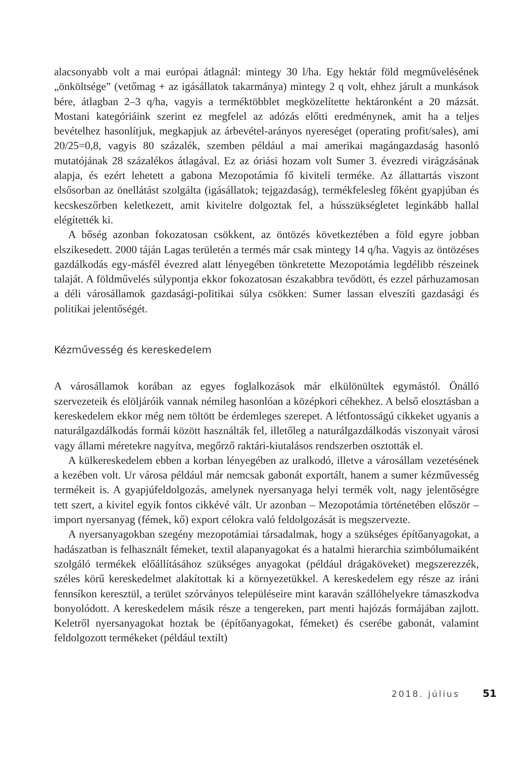alacsonyabb volt a mai európai átlagnál: mintegy 30 l/ha. Egy hektár föld megművelésének „önköltsége” (vetőmag + az igásállatok takarmánya) mintegy 2 q volt, ehhez járult a munkások bére, átlagban 2–3 q/ha, vagyis a terméktöbblet megközelítette hektáronként a 20 mázsát. Mostani kategóriáink szerint ez megfelel az adózás előtti eredménynek, amit ha a teljes bevételhez hasonlítjuk, megkapjuk az árbevétel-arányos nyereséget (operating profit/sales), ami 20/25=0,8, vagyis 80 százalék, szemben például a mai amerikai magángazdaság hasonló mutatójának 28 százalékos átlagával. Ez az óriási hozam volt Sumer 3. évezredi virágzásának alapja, és ezért lehetett a gabona Mezopotámia fő kiviteli terméke. Az állattartás viszont elsősorban az önellátást szolgálta (igásállatok; tejgazdaság), termékfelesleg főként gyapjúban és kecskeszőrben keletkezett, amit kivitelre dolgoztak fel, a hússzükségletet leginkább hallal elégítették ki.
A bőség azonban fokozatosan csökkent, az öntözés következtében a föld egyre jobban elszikesedett. 2000 táján Lagas területén a termés már csak mintegy 14 q/ha. Vagyis az öntözéses gazdálkodás egy-másfél évezred alatt lényegében tönkretette Mezopotámia legdélibb részeinek talaját. A földművelés súlypontja ekkor fokozatosan északabbra tevődött, és ezzel párhuzamosan a déli városállamok gazdasági-politikai súlya csökken: Sumer lassan elveszíti gazdasági és politikai jelentőségét.
Kézművesség és kereskedelem
A városállamok korában az egyes foglalkozások már elkülönültek egymástól. Önálló szervezeteik és elöljáróik vannak némileg hasonlóan a középkori céhekhez. A belső elosztásban a kereskedelem ekkor még nem töltött be érdemleges szerepet. A létfontosságú cikkeket ugyanis a naturálgazdálkodás formái között használták fel, illetőleg a naturálgazdálkodás viszonyait városi vagy állami méretekre nagyítva, megőrző raktári-kiutalásos rendszerben osztották el.
A külkereskedelem ebben a korban lényegében az uralkodó, illetve a városállam vezetésének a kezében volt. Ur városa például már nemcsak gabonát exportált, hanem a sumer kézművesség termékeit is. A gyapjúfeldolgozás, amelynek nyersanyaga helyi termék volt, nagy jelentőségre tett szert, a kivitel egyik fontos cikkévé vált. Ur azonban – Mezopotámia történetében először – import nyersanyag (fémek, kő) export célokra való feldolgozását is megszervezte.
A nyersanyagokban szegény mezopotámiai társadalmak, hogy a szükséges építőanyagokat, a hadászatban is felhasznált fémeket, textil alapanyagokat és a hatalmi hierarchia szimbólumaiként szolgáló termékek előállításához szükséges anyagokat (például drágaköveket) megszerezzék, széles körű kereskedelmet alakítottak ki a környezetükkel. A kereskedelem egy része az iráni fennsíkon keresztül, a terület szórványos településeire mint karaván szállóhelyekre támaszkodva bonyolódott. A kereskedelem másik része a tengereken, part menti hajózás formájában zajlott. Keletről nyersanyagokat hoztak be (építőanyagokat, fémeket) és cserébe gabonát, valamint feldolgozott termékeket (például textilt)
2018. július 51